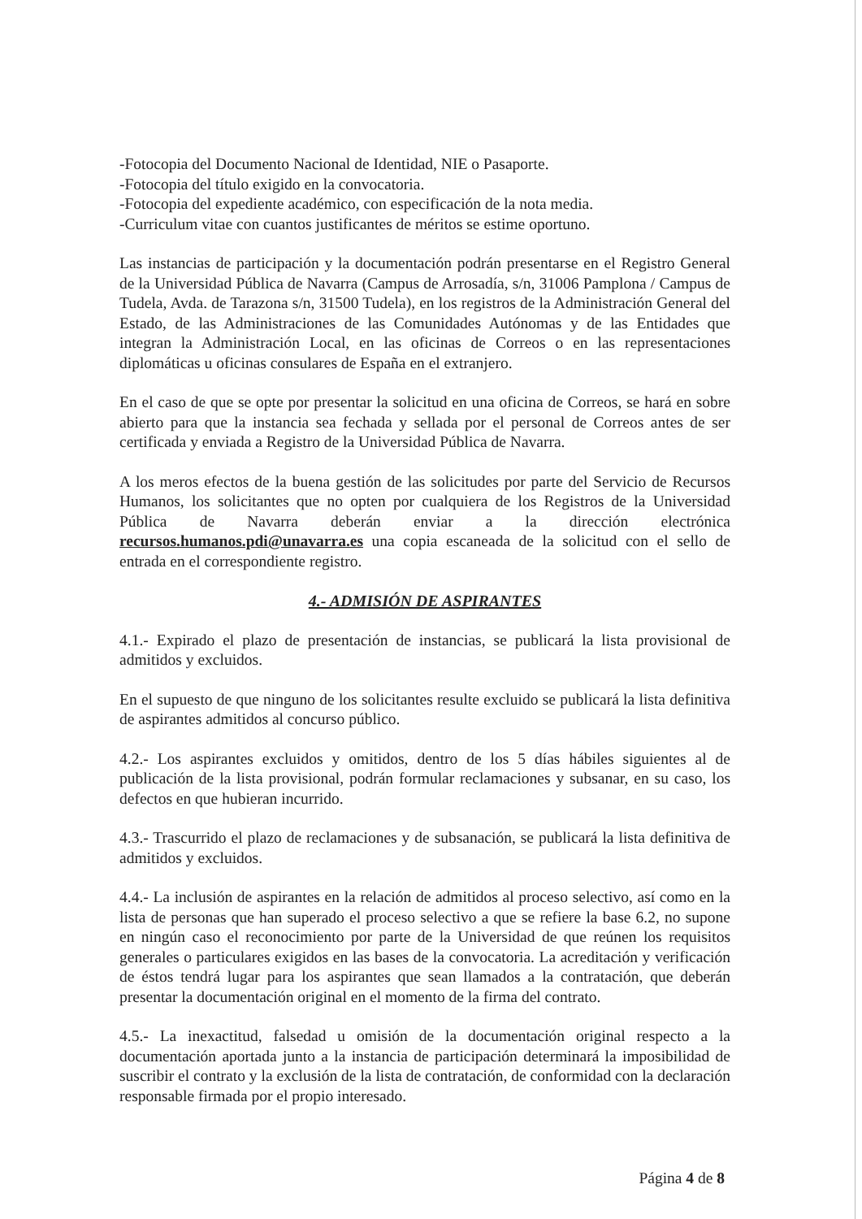-Fotocopia del Documento Nacional de Identidad, NIE o Pasaporte.
-Fotocopia del título exigido en la convocatoria.
-Fotocopia del expediente académico, con especificación de la nota media.
-Curriculum vitae con cuantos justificantes de méritos se estime oportuno.
Las instancias de participación y la documentación podrán presentarse en el Registro General de la Universidad Pública de Navarra (Campus de Arrosadía, s/n, 31006 Pamplona / Campus de Tudela, Avda. de Tarazona s/n, 31500 Tudela), en los registros de la Administración General del Estado, de las Administraciones de las Comunidades Autónomas y de las Entidades que integran la Administración Local, en las oficinas de Correos o en las representaciones diplomáticas u oficinas consulares de España en el extranjero.
En el caso de que se opte por presentar la solicitud en una oficina de Correos, se hará en sobre abierto para que la instancia sea fechada y sellada por el personal de Correos antes de ser certificada y enviada a Registro de la Universidad Pública de Navarra.
A los meros efectos de la buena gestión de las solicitudes por parte del Servicio de Recursos Humanos, los solicitantes que no opten por cualquiera de los Registros de la Universidad Pública de Navarra deberán enviar a la dirección electrónica recursos.humanos.pdi@unavarra.es una copia escaneada de la solicitud con el sello de entrada en el correspondiente registro.
4.- ADMISIÓN DE ASPIRANTES
4.1.- Expirado el plazo de presentación de instancias, se publicará la lista provisional de admitidos y excluidos.
En el supuesto de que ninguno de los solicitantes resulte excluido se publicará la lista definitiva de aspirantes admitidos al concurso público.
4.2.- Los aspirantes excluidos y omitidos, dentro de los 5 días hábiles siguientes al de publicación de la lista provisional, podrán formular reclamaciones y subsanar, en su caso, los defectos en que hubieran incurrido.
4.3.- Trascurrido el plazo de reclamaciones y de subsanación, se publicará la lista definitiva de admitidos y excluidos.
4.4.- La inclusión de aspirantes en la relación de admitidos al proceso selectivo, así como en la lista de personas que han superado el proceso selectivo a que se refiere la base 6.2, no supone en ningún caso el reconocimiento por parte de la Universidad de que reúnen los requisitos generales o particulares exigidos en las bases de la convocatoria. La acreditación y verificación de éstos tendrá lugar para los aspirantes que sean llamados a la contratación, que deberán presentar la documentación original en el momento de la firma del contrato.
4.5.- La inexactitud, falsedad u omisión de la documentación original respecto a la documentación aportada junto a la instancia de participación determinará la imposibilidad de suscribir el contrato y la exclusión de la lista de contratación, de conformidad con la declaración responsable firmada por el propio interesado.
Página 4 de 8